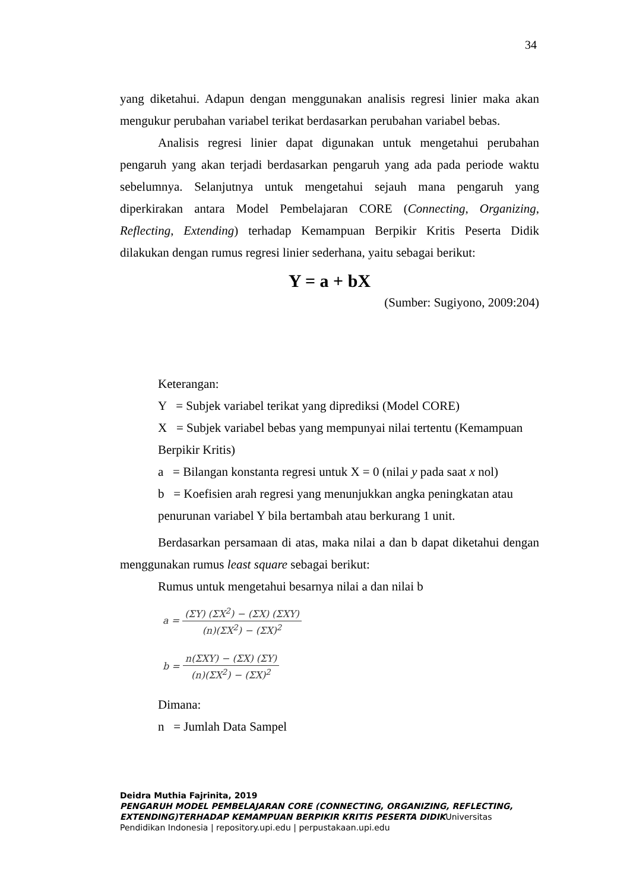34
yang diketahui. Adapun dengan menggunakan analisis regresi linier maka akan mengukur perubahan variabel terikat berdasarkan perubahan variabel bebas.
Analisis regresi linier dapat digunakan untuk mengetahui perubahan pengaruh yang akan terjadi berdasarkan pengaruh yang ada pada periode waktu sebelumnya. Selanjutnya untuk mengetahui sejauh mana pengaruh yang diperkirakan antara Model Pembelajaran CORE (Connecting, Organizing, Reflecting, Extending) terhadap Kemampuan Berpikir Kritis Peserta Didik dilakukan dengan rumus regresi linier sederhana, yaitu sebagai berikut:
Y = a + bX
(Sumber: Sugiyono, 2009:204)
Keterangan:
Y = Subjek variabel terikat yang diprediksi (Model CORE)
X = Subjek variabel bebas yang mempunyai nilai tertentu (Kemampuan Berpikir Kritis)
a = Bilangan konstanta regresi untuk X = 0 (nilai y pada saat x nol)
b = Koefisien arah regresi yang menunjukkan angka peningkatan atau penurunan variabel Y bila bertambah atau berkurang 1 unit.
Berdasarkan persamaan di atas, maka nilai a dan b dapat diketahui dengan menggunakan rumus least square sebagai berikut:
Rumus untuk mengetahui besarnya nilai a dan nilai b
a = (ΣY) (ΣX<sup>2</sup>) − (ΣX) (ΣXY) (n)(ΣX<sup>2</sup>) − (ΣX)<sup>2</sup>
b = n(ΣXY) − (ΣX) (ΣY) (n)(ΣX<sup>2</sup>) − (ΣX)<sup>2</sup>
Dimana:
n = Jumlah Data Sampel
Deidra Muthia Fajrinita, 2019
PENGARUH MODEL PEMBELAJARAN CORE (CONNECTING, ORGANIZING, REFLECTING, EXTENDING)TERHADAP KEMAMPUAN BERPIKIR KRITIS PESERTA DIDIKUniversitas Pendidikan Indonesia | repository.upi.edu | perpustakaan.upi.edu